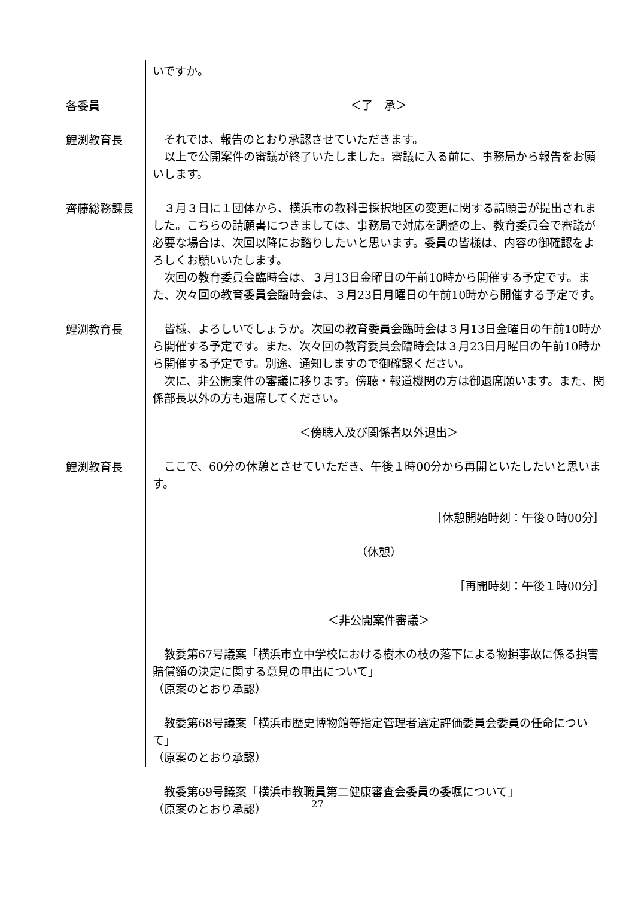いですか。
各委員
＜了　承＞
鯉渕教育長
　それでは、報告のとおり承認させていただきます。
　以上で公開案件の審議が終了いたしました。審議に入る前に、事務局から報告をお願いします。
齊藤総務課長
　３月３日に１団体から、横浜市の教科書採択地区の変更に関する請願書が提出されました。こちらの請願書につきましては、事務局で対応を調整の上、教育委員会で審議が必要な場合は、次回以降にお諮りしたいと思います。委員の皆様は、内容の御確認をよろしくお願いいたします。
　次回の教育委員会臨時会は、３月13日金曜日の午前10時から開催する予定です。また、次々回の教育委員会臨時会は、３月23日月曜日の午前10時から開催する予定です。
鯉渕教育長
　皆様、よろしいでしょうか。次回の教育委員会臨時会は３月13日金曜日の午前10時から開催する予定です。また、次々回の教育委員会臨時会は３月23日月曜日の午前10時から開催する予定です。別途、通知しますので御確認ください。
　次に、非公開案件の審議に移ります。傍聴・報道機関の方は御退席願います。また、関係部長以外の方も退席してください。
＜傍聴人及び関係者以外退出＞
鯉渕教育長
　ここで、60分の休憩とさせていただき、午後１時00分から再開といたしたいと思います。
［休憩開始時刻：午後０時00分］
（休憩）
［再開時刻：午後１時00分］
＜非公開案件審議＞
　教委第67号議案「横浜市立中学校における樹木の枝の落下による物損事故に係る損害賠償額の決定に関する意見の申出について」
（原案のとおり承認）
　教委第68号議案「横浜市歴史博物館等指定管理者選定評価委員会委員の任命について」
（原案のとおり承認）
　教委第69号議案「横浜市教職員第二健康審査会委員の委嘱について」
（原案のとおり承認）
27